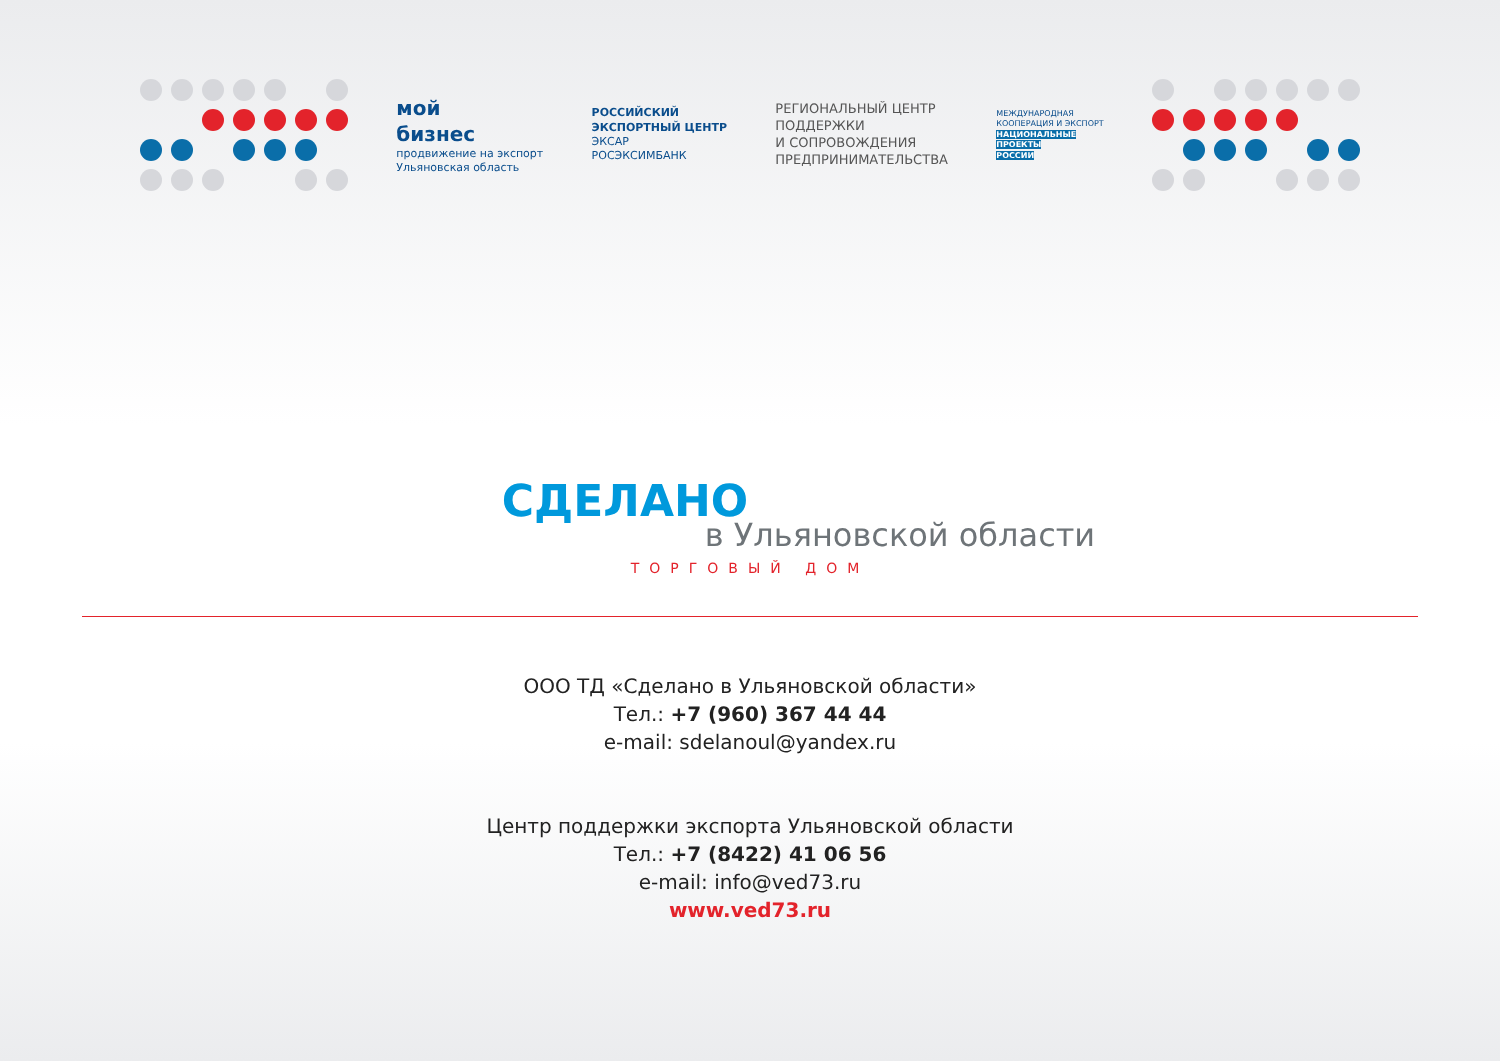мой
бизнес
продвижение на экспорт
Ульяновская область
РОССИЙСКИЙ
ЭКСПОРТНЫЙ ЦЕНТР
ЭКСАР
РОСЭКСИМБАНК
РЕГИОНАЛЬНЫЙ ЦЕНТР
ПОДДЕРЖКИ
И СОПРОВОЖДЕНИЯ
ПРЕДПРИНИМАТЕЛЬСТВА
МЕЖДУНАРОДНАЯ
КООПЕРАЦИЯ И ЭКСПОРТ
НАЦИОНАЛЬНЫЕ
ПРОЕКТЫ
РОССИИ
СДЕЛАНО
в Ульяновской области
ТОРГОВЫЙ ДОМ
ООО ТД «Сделано в Ульяновской области»
Тел.: +7 (960) 367 44 44
e-mail: sdelanoul@yandex.ru
Центр поддержки экспорта Ульяновской области
Тел.: +7 (8422) 41 06 56
e-mail: info@ved73.ru
www.ved73.ru